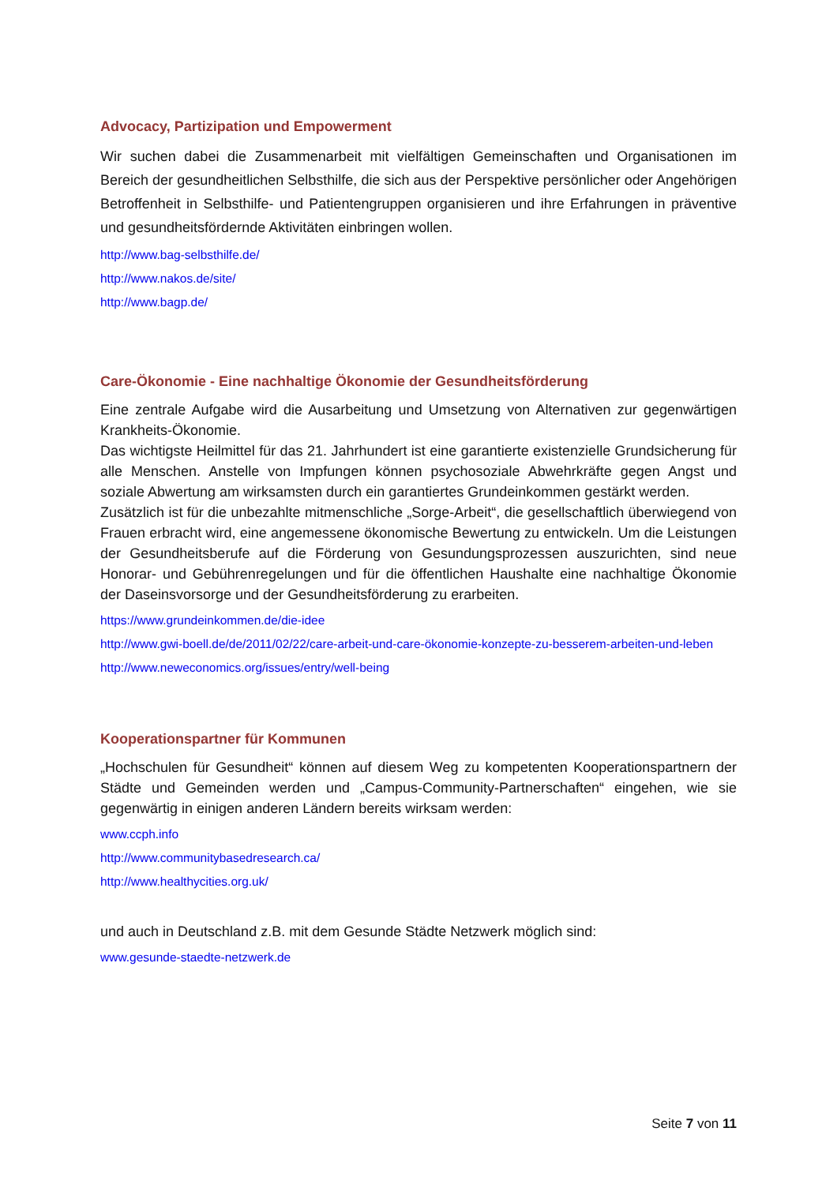Advocacy, Partizipation und Empowerment
Wir suchen dabei die Zusammenarbeit mit vielfältigen Gemeinschaften und Organisationen im Bereich der gesundheitlichen Selbsthilfe, die sich aus der Perspektive persönlicher oder Angehörigen Betroffenheit in Selbsthilfe- und Patientengruppen organisieren und ihre Erfahrungen in präventive und gesundheitsfördernde Aktivitäten einbringen wollen.
http://www.bag-selbsthilfe.de/
http://www.nakos.de/site/
http://www.bagp.de/
Care-Ökonomie - Eine nachhaltige Ökonomie der Gesundheitsförderung
Eine zentrale Aufgabe wird die Ausarbeitung und Umsetzung von Alternativen zur gegenwärtigen Krankheits-Ökonomie.
Das wichtigste Heilmittel für das 21. Jahrhundert ist eine garantierte existenzielle Grundsicherung für alle Menschen. Anstelle von Impfungen können psychosoziale Abwehrkräfte gegen Angst und soziale Abwertung am wirksamsten durch ein garantiertes Grundeinkommen gestärkt werden.
Zusätzlich ist für die unbezahlte mitmenschliche „Sorge-Arbeit“, die gesellschaftlich überwiegend von Frauen erbracht wird, eine angemessene ökonomische Bewertung zu entwickeln. Um die Leistungen der Gesundheitsberufe auf die Förderung von Gesundungsprozessen auszurichten, sind neue Honorar- und Gebührenregelungen und für die öffentlichen Haushalte eine nachhaltige Ökonomie der Daseinsvorsorge und der Gesundheitsförderung zu erarbeiten.
https://www.grundeinkommen.de/die-idee
http://www.gwi-boell.de/de/2011/02/22/care-arbeit-und-care-ökonomie-konzepte-zu-besserem-arbeiten-und-leben
http://www.neweconomics.org/issues/entry/well-being
Kooperationspartner für Kommunen
„Hochschulen für Gesundheit“ können auf diesem Weg zu kompetenten Kooperationspartnern der Städte und Gemeinden werden und „Campus-Community-Partnerschaften“ eingehen, wie sie gegenwärtig in einigen anderen Ländern bereits wirksam werden:
www.ccph.info
http://www.communitybasedresearch.ca/
http://www.healthycities.org.uk/
und auch in Deutschland z.B. mit dem Gesunde Städte Netzwerk möglich sind:
www.gesunde-staedte-netzwerk.de
Seite 7 von 11